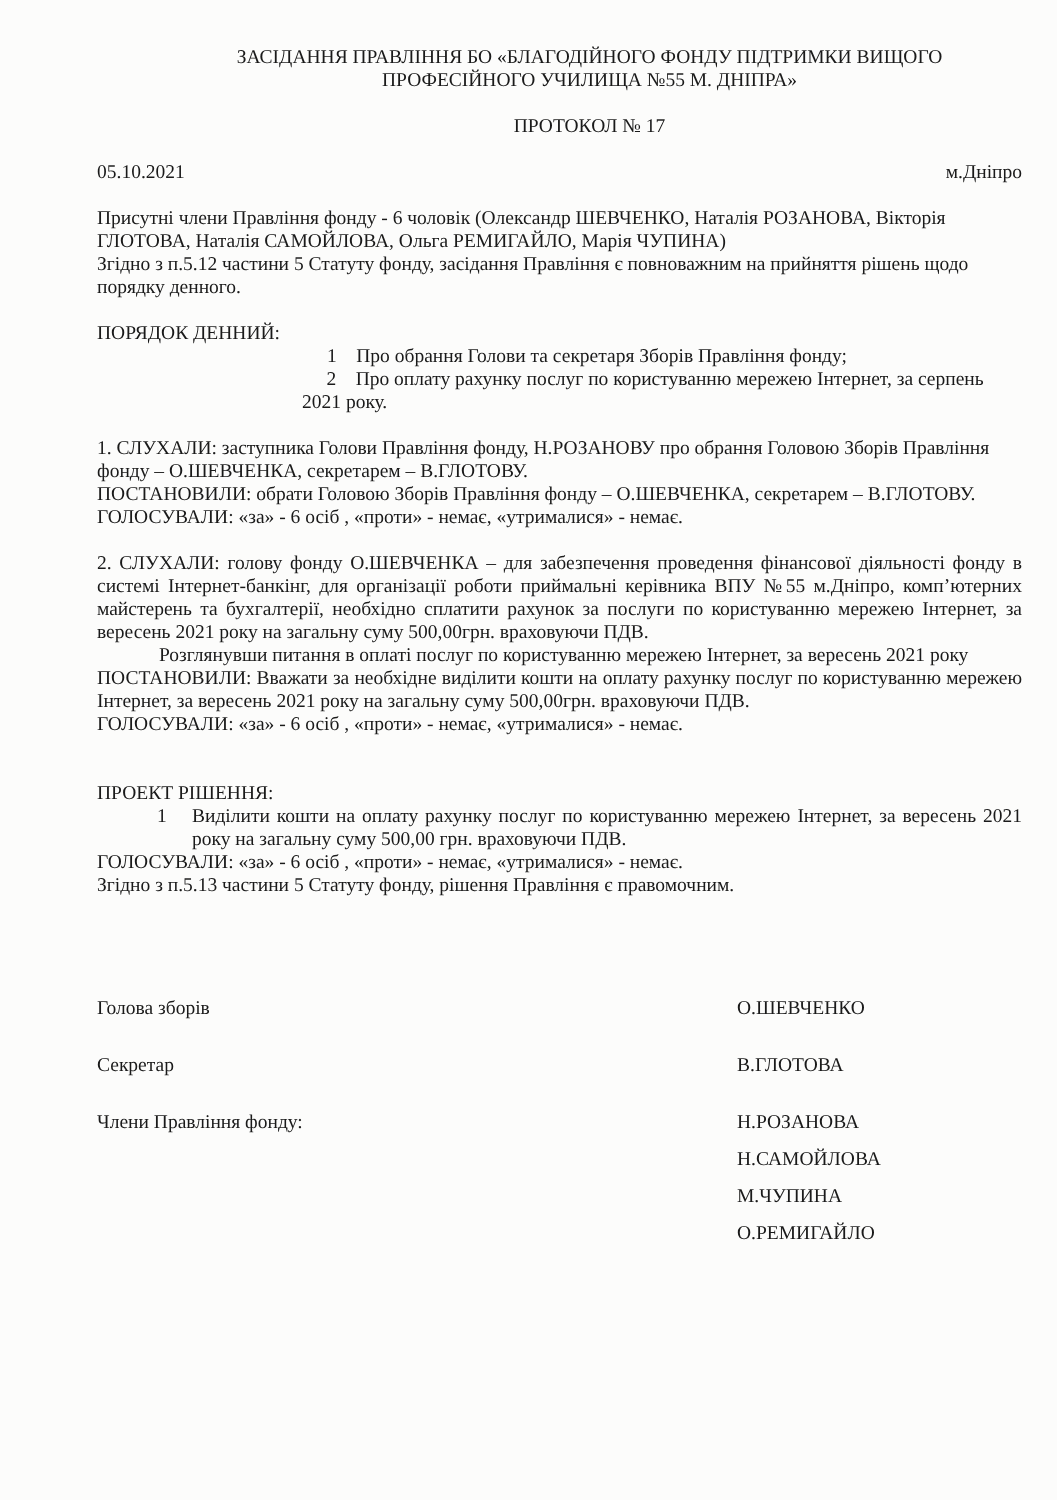ЗАСІДАННЯ ПРАВЛІННЯ БО «БЛАГОДІЙНОГО ФОНДУ ПІДТРИМКИ ВИЩОГО
ПРОФЕСІЙНОГО УЧИЛИЩА №55 М. ДНІПРА»
ПРОТОКОЛ № 17
05.10.2021 м.Дніпро
Присутні члени Правління фонду - 6 чоловік (Олександр ШЕВЧЕНКО, Наталія РОЗАНОВА, Вікторія ГЛОТОВА, Наталія САМОЙЛОВА, Ольга РЕМИГАЙЛО, Марія ЧУПИНА)
Згідно з п.5.12 частини 5 Статуту фонду, засідання Правління є повноважним на прийняття рішень щодо порядку денного.
ПОРЯДОК ДЕННИЙ:
1 Про обрання Голови та секретаря Зборів Правління фонду;
2 Про оплату рахунку послуг по користуванню мережею Інтернет, за серпень 2021 року.
1. СЛУХАЛИ: заступника Голови Правління фонду, Н.РОЗАНОВУ про обрання Головою Зборів Правління фонду – О.ШЕВЧЕНКА, секретарем – В.ГЛОТОВУ.
ПОСТАНОВИЛИ: обрати Головою Зборів Правління фонду – О.ШЕВЧЕНКА, секретарем – В.ГЛОТОВУ.
ГОЛОСУВАЛИ: «за» - 6 осіб , «проти» - немає, «утрималися» - немає.
2. СЛУХАЛИ: голову фонду О.ШЕВЧЕНКА – для забезпечення проведення фінансової діяльності фонду в системі Інтернет-банкінг, для організації роботи приймальні керівника ВПУ №55 м.Дніпро, комп’ютерних майстерень та бухгалтерії, необхідно сплатити рахунок за послуги по користуванню мережею Інтернет, за вересень 2021 року на загальну суму 500,00грн. враховуючи ПДВ.
Розглянувши питання в оплаті послуг по користуванню мережею Інтернет, за вересень 2021 року
ПОСТАНОВИЛИ: Вважати за необхідне виділити кошти на оплату рахунку послуг по користуванню мережею Інтернет, за вересень 2021 року на загальну суму 500,00грн. враховуючи ПДВ.
ГОЛОСУВАЛИ: «за» - 6 осіб , «проти» - немає, «утрималися» - немає.
ПРОЕКТ РІШЕННЯ:
1 Виділити кошти на оплату рахунку послуг по користуванню мережею Інтернет, за вересень 2021 року на загальну суму 500,00 грн. враховуючи ПДВ.
ГОЛОСУВАЛИ: «за» - 6 осіб , «проти» - немає, «утрималися» - немає.
Згідно з п.5.13 частини 5 Статуту фонду, рішення Правління є правомочним.
Голова зборів О.ШЕВЧЕНКО
Секретар В.ГЛОТОВА
Члени Правління фонду: Н.РОЗАНОВА
Н.САМОЙЛОВА
М.ЧУПИНА
О.РЕМИГАЙЛО